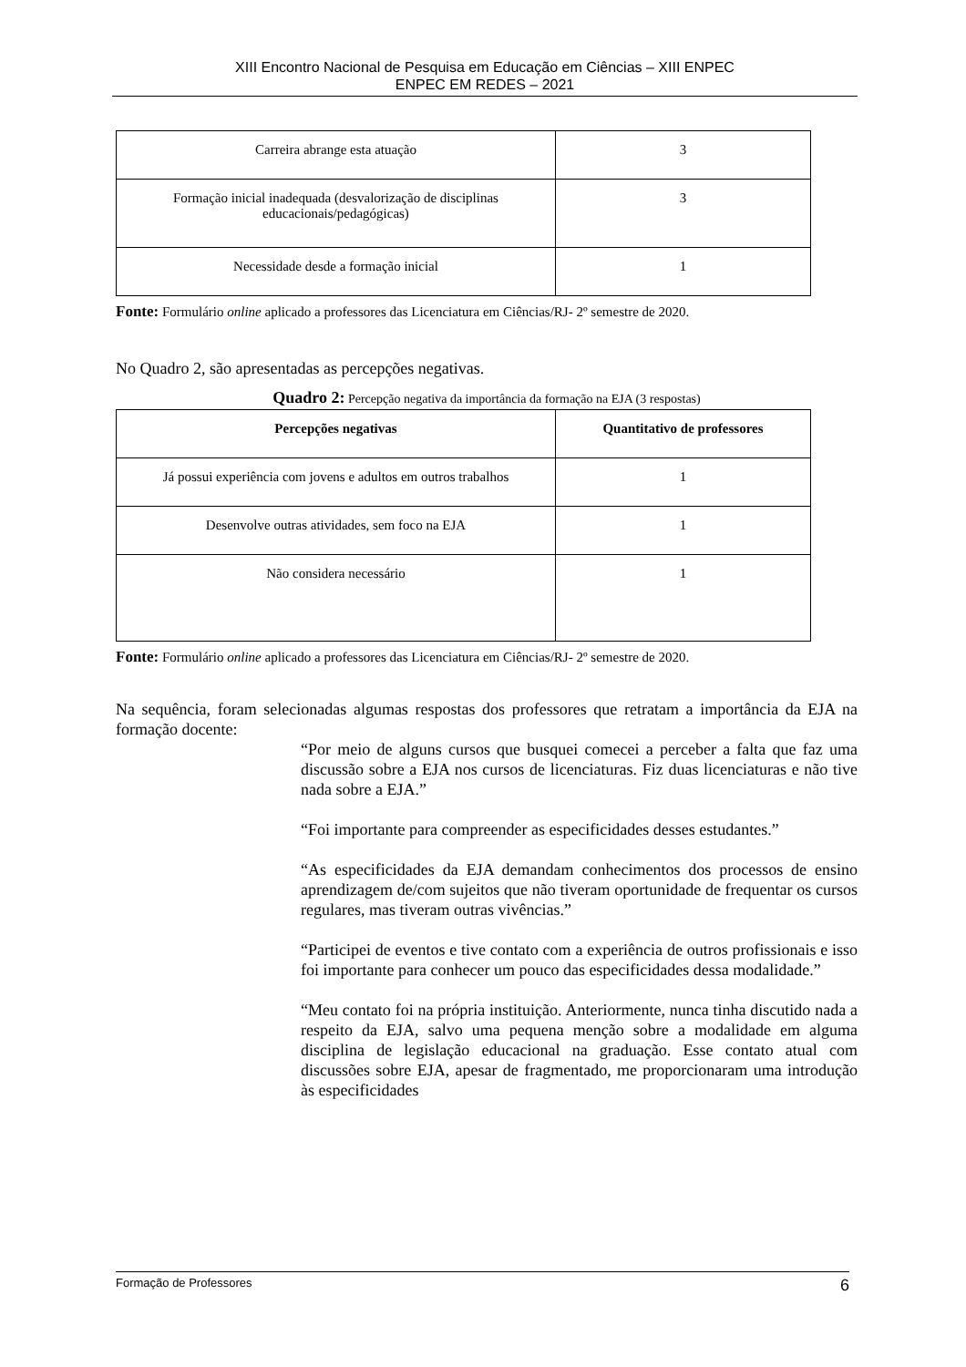XIII Encontro Nacional de Pesquisa em Educação em Ciências – XIII ENPEC
ENPEC EM REDES – 2021
| Carreira abrange esta atuação | 3 |
| Formação inicial inadequada (desvalorização de disciplinas educacionais/pedagógicas) | 3 |
| Necessidade desde a formação inicial | 1 |
Fonte: Formulário online aplicado a professores das Licenciatura em Ciências/RJ- 2º semestre de 2020.
No Quadro 2, são apresentadas as percepções negativas.
Quadro 2: Percepção negativa da importância da formação na EJA (3 respostas)
| Percepções negativas | Quantitativo de professores |
| --- | --- |
| Já possui experiência com jovens e adultos em outros trabalhos | 1 |
| Desenvolve outras atividades, sem foco na EJA | 1 |
| Não considera necessário | 1 |
Fonte: Formulário online aplicado a professores das Licenciatura em Ciências/RJ- 2º semestre de 2020.
Na sequência, foram selecionadas algumas respostas dos professores que retratam a importância da EJA na formação docente:
“Por meio de alguns cursos que busquei comecei a perceber a falta que faz uma discussão sobre a EJA nos cursos de licenciaturas. Fiz duas licenciaturas e não tive nada sobre a EJA.”
“Foi importante para compreender as especificidades desses estudantes.”
“As especificidades da EJA demandam conhecimentos dos processos de ensino aprendizagem de/com sujeitos que não tiveram oportunidade de frequentar os cursos regulares, mas tiveram outras vivências.”
“Participei de eventos e tive contato com a experiência de outros profissionais e isso foi importante para conhecer um pouco das especificidades dessa modalidade.”
“Meu contato foi na própria instituição. Anteriormente, nunca tinha discutido nada a respeito da EJA, salvo uma pequena menção sobre a modalidade em alguma disciplina de legislação educacional na graduação. Esse contato atual com discussões sobre EJA, apesar de fragmentado, me proporcionaram uma introdução às especificidades
Formação de Professores 6